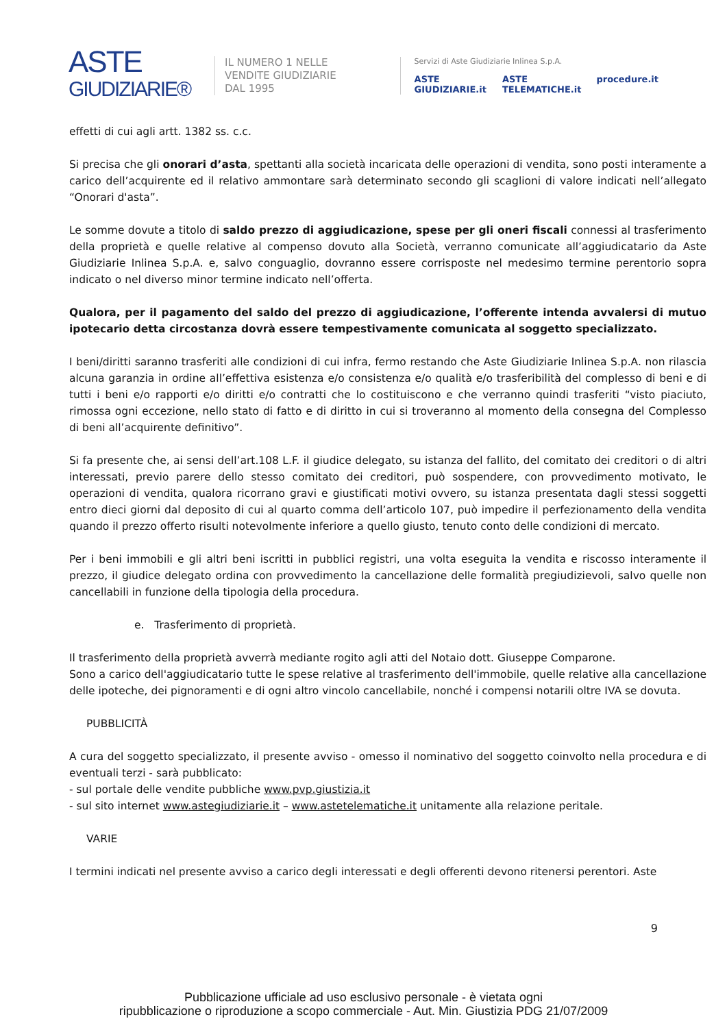ASTE
GIUDIZIARIE®
IL NUMERO 1 NELLE
VENDITE GIUDIZIARIE
DAL 1995
Servizi di Aste Giudiziarie Inlinea S.p.A.
ASTE GIUDIZIARIE.it ASTE TELEMATICHE.it procedure.it
effetti di cui agli artt. 1382 ss. c.c.
Si precisa che gli onorari d’asta, spettanti alla società incaricata delle operazioni di vendita, sono posti interamente a carico dell’acquirente ed il relativo ammontare sarà determinato secondo gli scaglioni di valore indicati nell’allegato “Onorari d'asta”.
Le somme dovute a titolo di saldo prezzo di aggiudicazione, spese per gli oneri fiscali connessi al trasferimento della proprietà e quelle relative al compenso dovuto alla Società, verranno comunicate all’aggiudicatario da Aste Giudiziarie Inlinea S.p.A. e, salvo conguaglio, dovranno essere corrisposte nel medesimo termine perentorio sopra indicato o nel diverso minor termine indicato nell’offerta.
Qualora, per il pagamento del saldo del prezzo di aggiudicazione, l’offerente intenda avvalersi di mutuo ipotecario detta circostanza dovrà essere tempestivamente comunicata al soggetto specializzato.
I beni/diritti saranno trasferiti alle condizioni di cui infra, fermo restando che Aste Giudiziarie Inlinea S.p.A. non rilascia alcuna garanzia in ordine all’effettiva esistenza e/o consistenza e/o qualità e/o trasferibilità del complesso di beni e di tutti i beni e/o rapporti e/o diritti e/o contratti che lo costituiscono e che verranno quindi trasferiti “visto piaciuto, rimossa ogni eccezione, nello stato di fatto e di diritto in cui si troveranno al momento della consegna del Complesso di beni all’acquirente definitivo”.
Si fa presente che, ai sensi dell’art.108 L.F. il giudice delegato, su istanza del fallito, del comitato dei creditori o di altri interessati, previo parere dello stesso comitato dei creditori, può sospendere, con provvedimento motivato, le operazioni di vendita, qualora ricorrano gravi e giustificati motivi ovvero, su istanza presentata dagli stessi soggetti entro dieci giorni dal deposito di cui al quarto comma dell’articolo 107, può impedire il perfezionamento della vendita quando il prezzo offerto risulti notevolmente inferiore a quello giusto, tenuto conto delle condizioni di mercato.
Per i beni immobili e gli altri beni iscritti in pubblici registri, una volta eseguita la vendita e riscosso interamente il prezzo, il giudice delegato ordina con provvedimento la cancellazione delle formalità pregiudizievoli, salvo quelle non cancellabili in funzione della tipologia della procedura.
e. Trasferimento di proprietà.
Il trasferimento della proprietà avverrà mediante rogito agli atti del Notaio dott. Giuseppe Comparone.
Sono a carico dell'aggiudicatario tutte le spese relative al trasferimento dell'immobile, quelle relative alla cancellazione delle ipoteche, dei pignoramenti e di ogni altro vincolo cancellabile, nonché i compensi notarili oltre IVA se dovuta.
PUBBLICITÀ
A cura del soggetto specializzato, il presente avviso - omesso il nominativo del soggetto coinvolto nella procedura e di eventuali terzi - sarà pubblicato:
- sul portale delle vendite pubbliche www.pvp.giustizia.it
- sul sito internet www.astegiudiziarie.it – www.astetelematiche.it unitamente alla relazione peritale.
VARIE
I termini indicati nel presente avviso a carico degli interessati e degli offerenti devono ritenersi perentori. Aste
9
Pubblicazione ufficiale ad uso esclusivo personale - è vietata ogni
ripubblicazione o riproduzione a scopo commerciale - Aut. Min. Giustizia PDG 21/07/2009